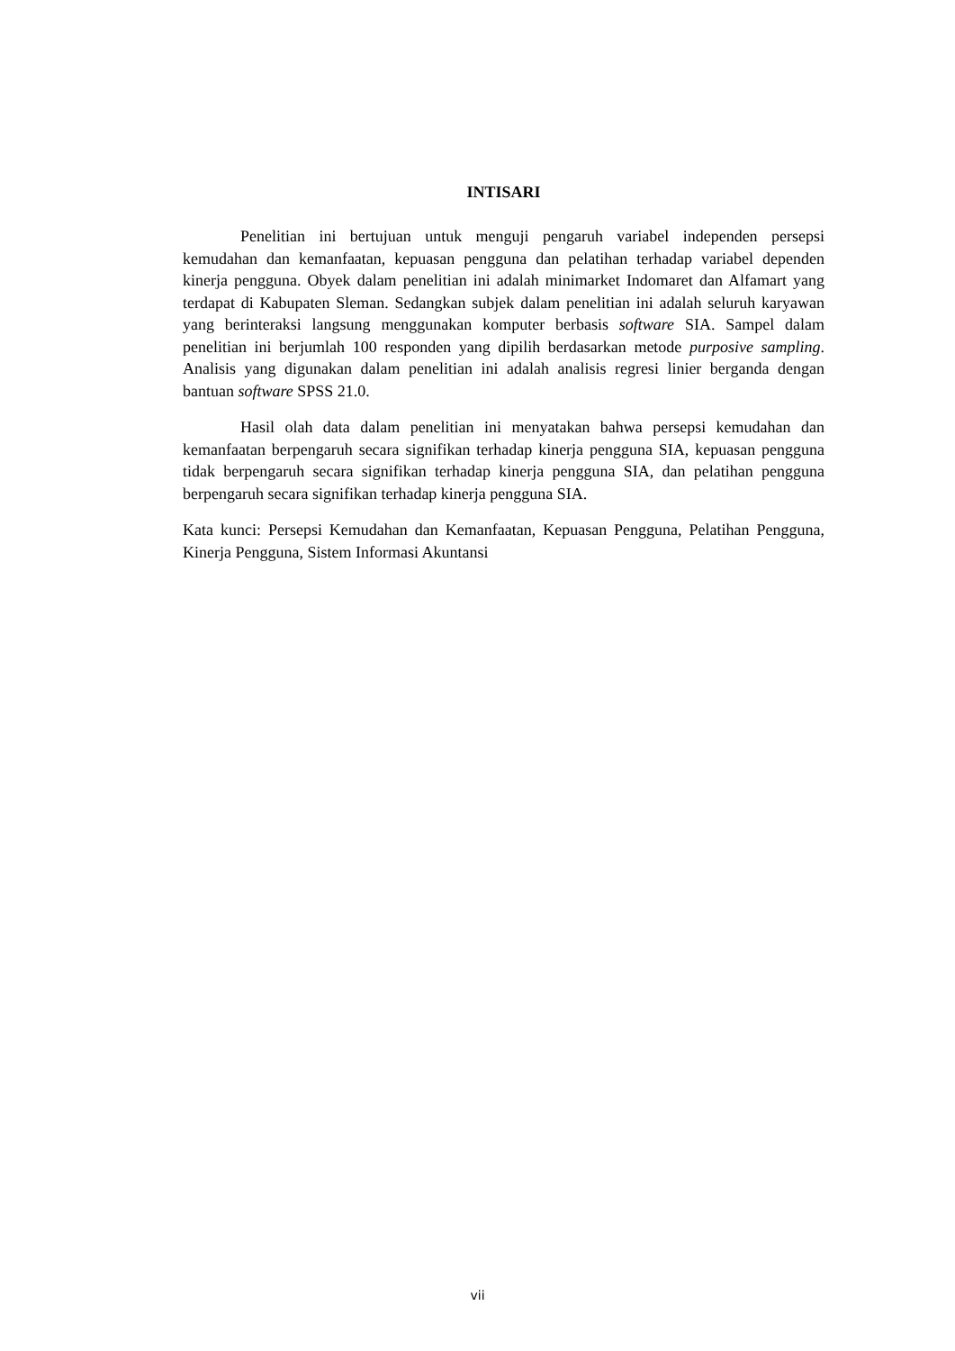INTISARI
Penelitian ini bertujuan untuk menguji pengaruh variabel independen persepsi kemudahan dan kemanfaatan, kepuasan pengguna dan pelatihan terhadap variabel dependen kinerja pengguna. Obyek dalam penelitian ini adalah minimarket Indomaret dan Alfamart yang terdapat di Kabupaten Sleman. Sedangkan subjek dalam penelitian ini adalah seluruh karyawan yang berinteraksi langsung menggunakan komputer berbasis software SIA. Sampel dalam penelitian ini berjumlah 100 responden yang dipilih berdasarkan metode purposive sampling. Analisis yang digunakan dalam penelitian ini adalah analisis regresi linier berganda dengan bantuan software SPSS 21.0.
Hasil olah data dalam penelitian ini menyatakan bahwa persepsi kemudahan dan kemanfaatan berpengaruh secara signifikan terhadap kinerja pengguna SIA, kepuasan pengguna tidak berpengaruh secara signifikan terhadap kinerja pengguna SIA, dan pelatihan pengguna berpengaruh secara signifikan terhadap kinerja pengguna SIA.
Kata kunci: Persepsi Kemudahan dan Kemanfaatan, Kepuasan Pengguna, Pelatihan Pengguna, Kinerja Pengguna, Sistem Informasi Akuntansi
vii